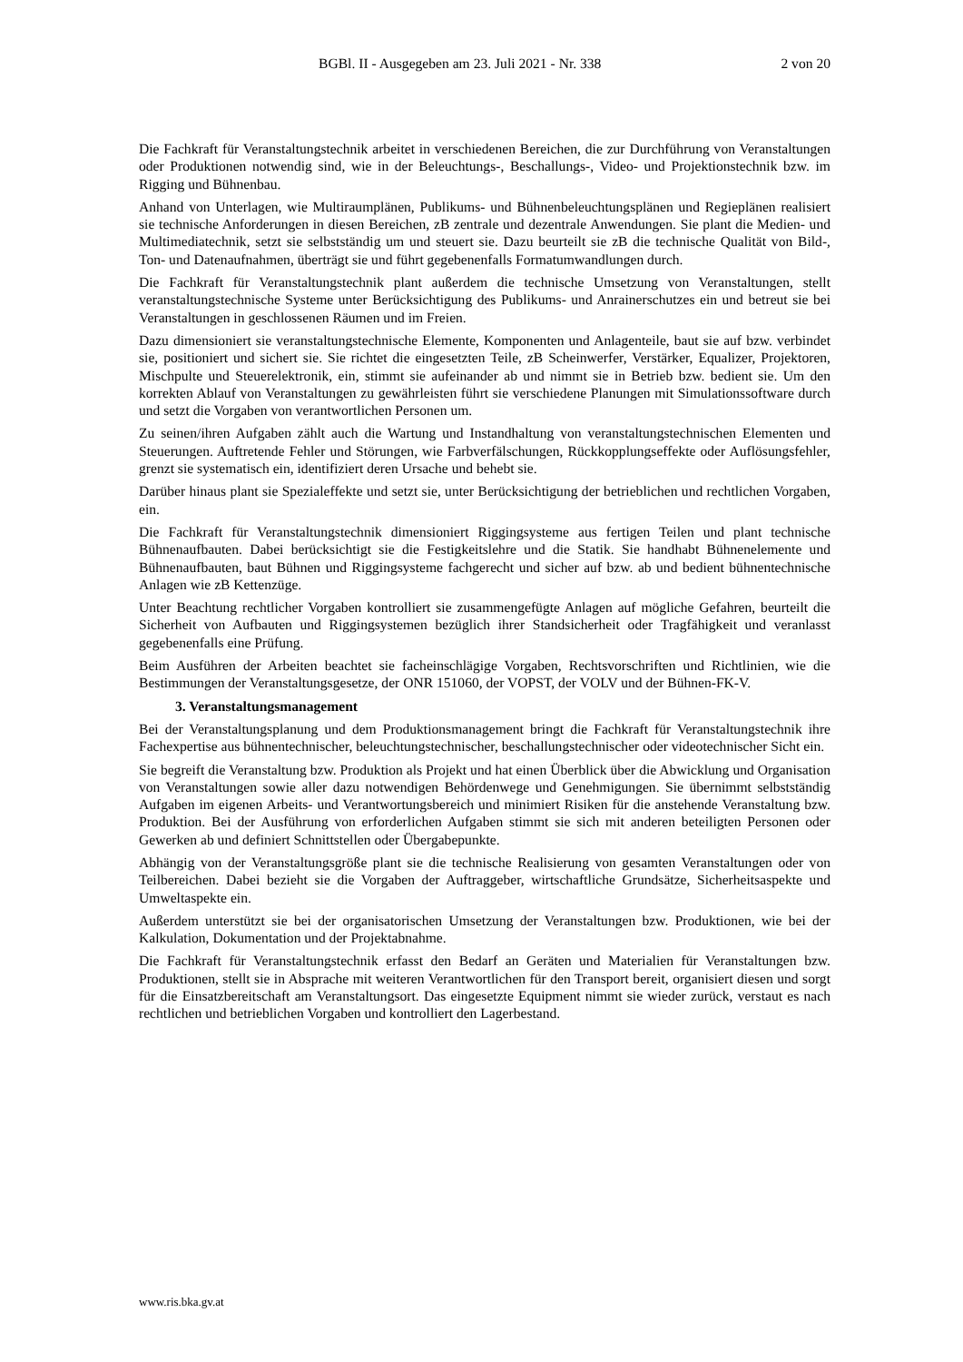BGBl. II - Ausgegeben am 23. Juli 2021 - Nr. 338 2 von 20
Die Fachkraft für Veranstaltungstechnik arbeitet in verschiedenen Bereichen, die zur Durchführung von Veranstaltungen oder Produktionen notwendig sind, wie in der Beleuchtungs-, Beschallungs-, Video- und Projektionstechnik bzw. im Rigging und Bühnenbau.
Anhand von Unterlagen, wie Multiraumplänen, Publikums- und Bühnenbeleuchtungsplänen und Regieplänen realisiert sie technische Anforderungen in diesen Bereichen, zB zentrale und dezentrale Anwendungen. Sie plant die Medien- und Multimediatechnik, setzt sie selbstständig um und steuert sie. Dazu beurteilt sie zB die technische Qualität von Bild-, Ton- und Datenaufnahmen, überträgt sie und führt gegebenenfalls Formatumwandlungen durch.
Die Fachkraft für Veranstaltungstechnik plant außerdem die technische Umsetzung von Veranstaltungen, stellt veranstaltungstechnische Systeme unter Berücksichtigung des Publikums- und Anrainerschutzes ein und betreut sie bei Veranstaltungen in geschlossenen Räumen und im Freien.
Dazu dimensioniert sie veranstaltungstechnische Elemente, Komponenten und Anlagenteile, baut sie auf bzw. verbindet sie, positioniert und sichert sie. Sie richtet die eingesetzten Teile, zB Scheinwerfer, Verstärker, Equalizer, Projektoren, Mischpulte und Steuerelektronik, ein, stimmt sie aufeinander ab und nimmt sie in Betrieb bzw. bedient sie. Um den korrekten Ablauf von Veranstaltungen zu gewährleisten führt sie verschiedene Planungen mit Simulationssoftware durch und setzt die Vorgaben von verantwortlichen Personen um.
Zu seinen/ihren Aufgaben zählt auch die Wartung und Instandhaltung von veranstaltungstechnischen Elementen und Steuerungen. Auftretende Fehler und Störungen, wie Farbverfälschungen, Rückkopplungseffekte oder Auflösungsfehler, grenzt sie systematisch ein, identifiziert deren Ursache und behebt sie.
Darüber hinaus plant sie Spezialeffekte und setzt sie, unter Berücksichtigung der betrieblichen und rechtlichen Vorgaben, ein.
Die Fachkraft für Veranstaltungstechnik dimensioniert Riggingsysteme aus fertigen Teilen und plant technische Bühnenaufbauten. Dabei berücksichtigt sie die Festigkeitslehre und die Statik. Sie handhabt Bühnenelemente und Bühnenaufbauten, baut Bühnen und Riggingsysteme fachgerecht und sicher auf bzw. ab und bedient bühnentechnische Anlagen wie zB Kettenzüge.
Unter Beachtung rechtlicher Vorgaben kontrolliert sie zusammengefügte Anlagen auf mögliche Gefahren, beurteilt die Sicherheit von Aufbauten und Riggingsystemen bezüglich ihrer Standsicherheit oder Tragfähigkeit und veranlasst gegebenenfalls eine Prüfung.
Beim Ausführen der Arbeiten beachtet sie facheinschlägige Vorgaben, Rechtsvorschriften und Richtlinien, wie die Bestimmungen der Veranstaltungsgesetze, der ONR 151060, der VOPST, der VOLV und der Bühnen-FK-V.
3. Veranstaltungsmanagement
Bei der Veranstaltungsplanung und dem Produktionsmanagement bringt die Fachkraft für Veranstaltungstechnik ihre Fachexpertise aus bühnentechnischer, beleuchtungstechnischer, beschallungstechnischer oder videotechnischer Sicht ein.
Sie begreift die Veranstaltung bzw. Produktion als Projekt und hat einen Überblick über die Abwicklung und Organisation von Veranstaltungen sowie aller dazu notwendigen Behördenwege und Genehmigungen. Sie übernimmt selbstständig Aufgaben im eigenen Arbeits- und Verantwortungsbereich und minimiert Risiken für die anstehende Veranstaltung bzw. Produktion. Bei der Ausführung von erforderlichen Aufgaben stimmt sie sich mit anderen beteiligten Personen oder Gewerken ab und definiert Schnittstellen oder Übergabepunkte.
Abhängig von der Veranstaltungsgröße plant sie die technische Realisierung von gesamten Veranstaltungen oder von Teilbereichen. Dabei bezieht sie die Vorgaben der Auftraggeber, wirtschaftliche Grundsätze, Sicherheitsaspekte und Umweltaspekte ein.
Außerdem unterstützt sie bei der organisatorischen Umsetzung der Veranstaltungen bzw. Produktionen, wie bei der Kalkulation, Dokumentation und der Projektabnahme.
Die Fachkraft für Veranstaltungstechnik erfasst den Bedarf an Geräten und Materialien für Veranstaltungen bzw. Produktionen, stellt sie in Absprache mit weiteren Verantwortlichen für den Transport bereit, organisiert diesen und sorgt für die Einsatzbereitschaft am Veranstaltungsort. Das eingesetzte Equipment nimmt sie wieder zurück, verstaut es nach rechtlichen und betrieblichen Vorgaben und kontrolliert den Lagerbestand.
www.ris.bka.gv.at